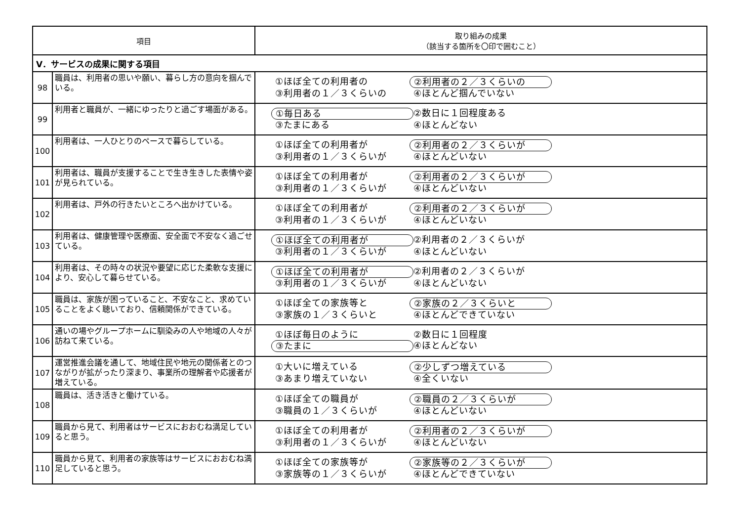| 項目 | | 取り組みの成果 （該当する箇所を〇印で囲むこと） |
| --- | --- | --- |
| V．サービスの成果に関する項目 | | |
| 98 | 職員は、利用者の思いや願い、暮らし方の意向を掴んでいる。 | ①ほぼ全ての利用者の ②利用者の２／３くらいの ③利用者の１／３くらいの ④ほとんど掴んでいない |
| 99 | 利用者と職員が、一緒にゆったりと過ごす場面がある。 | ①毎日ある ②数日に１回程度ある ③たまにある ④ほとんどない |
| 100 | 利用者は、一人ひとりのペースで暮らしている。 | ①ほぼ全ての利用者が ②利用者の２／３くらいが ③利用者の１／３くらいが ④ほとんどいない |
| 101 | 利用者は、職員が支援することで生き生きした表情や姿が見られている。 | ①ほぼ全ての利用者が ②利用者の２／３くらいが ③利用者の１／３くらいが ④ほとんどいない |
| 102 | 利用者は、戸外の行きたいところへ出かけている。 | ①ほぼ全ての利用者が ②利用者の２／３くらいが ③利用者の１／３くらいが ④ほとんどいない |
| 103 | 利用者は、健康管理や医療面、安全面で不安なく過ごせている。 | ①ほぼ全ての利用者が ②利用者の２／３くらいが ③利用者の１／３くらいが ④ほとんどいない |
| 104 | 利用者は、その時々の状況や要望に応じた柔軟な支援により、安心して暮らせている。 | ①ほぼ全ての利用者が ②利用者の２／３くらいが ③利用者の１／３くらいが ④ほとんどいない |
| 105 | 職員は、家族が困っていること、不安なこと、求めていることをよく聴いており、信頼関係ができている。 | ①ほぼ全ての家族等と ②家族の２／３くらいと ③家族の１／３くらいと ④ほとんどできていない |
| 106 | 通いの場やグループホームに馴染みの人や地域の人々が訪ねて来ている。 | ①ほぼ毎日のように ②数日に１回程度 ③たまに ④ほとんどない |
| 107 | 運営推進会議を通して、地域住民や地元の関係者とのつながりが拡がったり深まり、事業所の理解者や応援者が増えている。 | ①大いに増えている ②少しずつ増えている ③あまり増えていない ④全くいない |
| 108 | 職員は、活き活きと働けている。 | ①ほぼ全ての職員が ②職員の２／３くらいが ③職員の１／３くらいが ④ほとんどいない |
| 109 | 職員から見て、利用者はサービスにおおむね満足していると思う。 | ①ほぼ全ての利用者が ②利用者の２／３くらいが ③利用者の１／３くらいが ④ほとんどいない |
| 110 | 職員から見て、利用者の家族等はサービスにおおむね満足していると思う。 | ①ほぼ全ての家族等が ②家族等の２／３くらいが ③家族等の１／３くらいが ④ほとんどできていない |